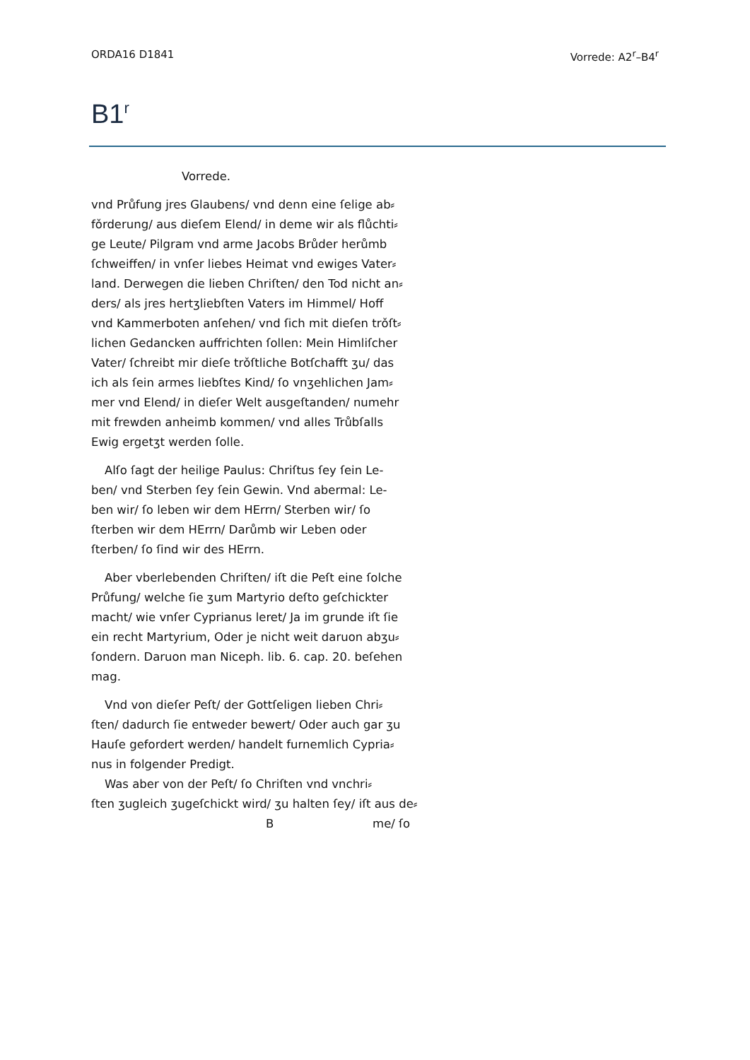ORDA16 D1841 Vorrede: A2<sup>r</sup>–B4<sup>r</sup>
B1<sup>r</sup>
Vorrede.
vnd Průfung jres Glaubens/ vnd denn eine ſelige ab⸗
fǒrderung/ aus dieſem Elend/ in deme wir als flůchti⸗
ge Leute/ Pilgram vnd arme Jacobs Brůder herůmb
ſchweiffen/ in vnſer liebes Heimat vnd ewiges Vater⸗
land. Derwegen die lieben Chriſten/ den Tod nicht an⸗
ders/ als jres hertʒliebſten Vaters im Himmel/ Hoff
vnd Kammerboten anſehen/ vnd ſich mit dieſen trǒſt⸗
lichen Gedancken auffrichten ſollen: Mein Himliſcher
Vater/ ſchreibt mir dieſe trǒſtliche Botſchafft ʒu/ das
ich als ſein armes liebſtes Kind/ ſo vnʒehlichen Jam⸗
mer vnd Elend/ in dieſer Welt ausgeſtanden/ numehr
mit frewden anheimb kommen/ vnd alles Trůbſalls
Ewig ergetʒt werden ſolle.
Alſo ſagt der heilige Paulus: Chriſtus ſey ſein Le-
ben/ vnd Sterben ſey ſein Gewin. Vnd abermal: Le-
ben wir/ ſo leben wir dem HErrn/ Sterben wir/ ſo
ſterben wir dem HErrn/ Darůmb wir Leben oder
ſterben/ ſo ſind wir des HErrn.
Aber vberlebenden Chriſten/ iſt die Peſt eine ſolche
Průfung/ welche ſie ʒum Martyrio deſto geſchickter
macht/ wie vnſer Cyprianus leret/ Ja im grunde iſt ſie
ein recht Martyrium, Oder je nicht weit daruon abʒu⸗
ſondern. Daruon man Niceph. lib. 6. cap. 20. beſehen
mag.
Vnd von dieſer Peſt/ der Gottſeligen lieben Chri⸗
ſten/ dadurch ſie entweder bewert/ Oder auch gar ʒu
Hauſe gefordert werden/ handelt furnemlich Cypria⸗
nus in folgender Predigt.
Was aber von der Peſt/ ſo Chriſten vnd vnchri⸗
ſten ʒugleich ʒugeſchickt wird/ ʒu halten ſey/ iſt aus de⸗
B me/ ſo